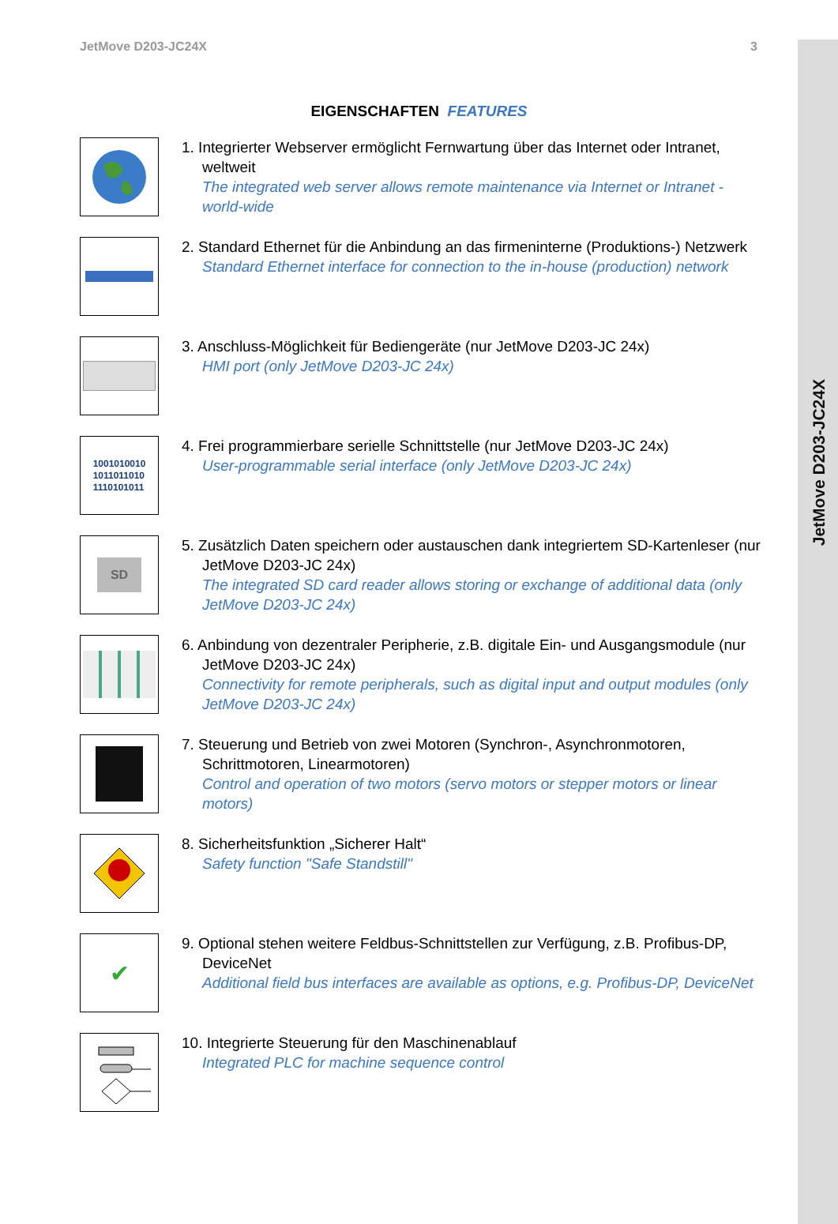JetMove D203-JC24X
JetMove D203-JC24X 3
EIGENSCHAFTEN FEATURES
1. Integrierter Webserver ermöglicht Fernwartung über das Internet oder Intranet, weltweit
The integrated web server allows remote maintenance via Internet or Intranet - world-wide
2. Standard Ethernet für die Anbindung an das firmeninterne (Produktions-) Netzwerk
Standard Ethernet interface for connection to the in-house (production) network
3. Anschluss-Möglichkeit für Bediengeräte (nur JetMove D203-JC 24x)
HMI port (only JetMove D203-JC 24x)
1001010010
1011011010
1110101011
4. Frei programmierbare serielle Schnittstelle (nur JetMove D203-JC 24x)
User-programmable serial interface (only JetMove D203-JC 24x)
SD
5. Zusätzlich Daten speichern oder austauschen dank integriertem SD-Kartenleser (nur JetMove D203-JC 24x)
The integrated SD card reader allows storing or exchange of additional data (only JetMove D203-JC 24x)
6. Anbindung von dezentraler Peripherie, z.B. digitale Ein- und Ausgangsmodule (nur JetMove D203-JC 24x)
Connectivity for remote peripherals, such as digital input and output modules (only JetMove D203-JC 24x)
7. Steuerung und Betrieb von zwei Motoren (Synchron-, Asynchronmotoren, Schrittmotoren, Linearmotoren)
Control and operation of two motors (servo motors or stepper motors or linear motors)
8. Sicherheitsfunktion „Sicherer Halt“
Safety function "Safe Standstill"
✔
9. Optional stehen weitere Feldbus-Schnittstellen zur Verfügung, z.B. Profibus-DP, DeviceNet
Additional field bus interfaces are available as options, e.g. Profibus-DP, DeviceNet
10. Integrierte Steuerung für den Maschinenablauf
Integrated PLC for machine sequence control